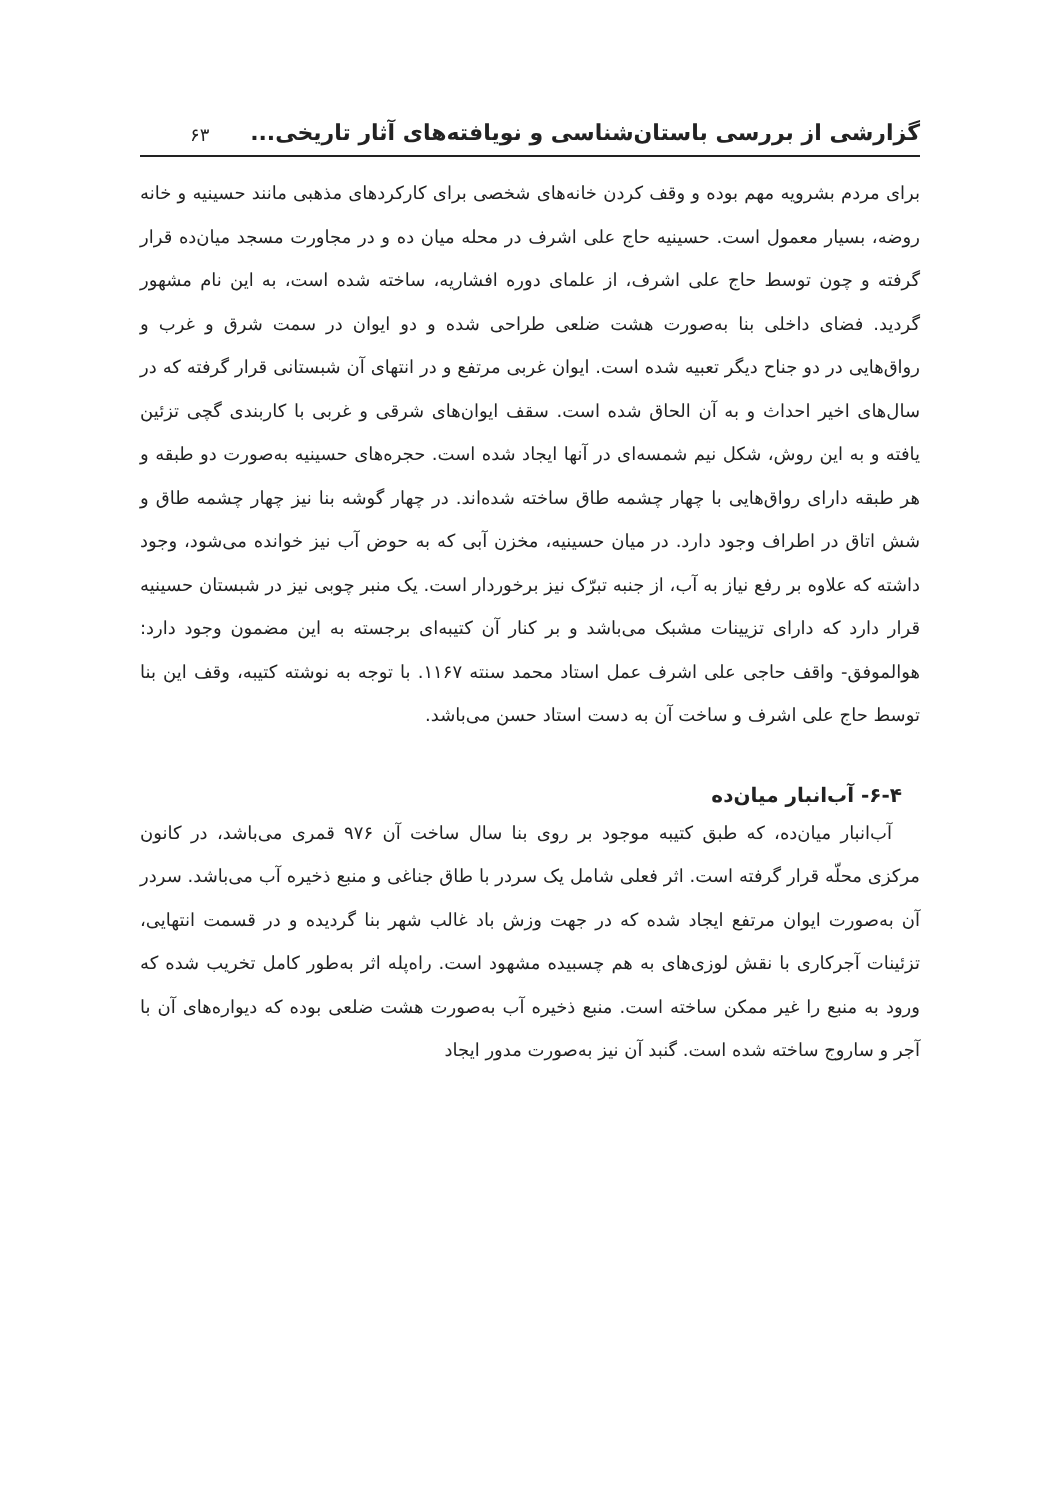گزارشی از بررسی باستان‌شناسی و نویافته‌های آثار تاریخی... ۶۳
برای مردم بشرویه مهم بوده و وقف کردن خانه‌های شخصی برای کارکردهای مذهبی مانند حسینیه و خانه روضه، بسیار معمول است. حسینیه حاج علی اشرف در محله میان ده و در مجاورت مسجد میان‌ده قرار گرفته و چون توسط حاج علی اشرف، از علمای دوره افشاریه، ساخته شده است، به این نام مشهور گردید. فضای داخلی بنا به‌صورت هشت ضلعی طراحی شده و دو ایوان در سمت شرق و غرب و رواق‌هایی در دو جناح دیگر تعبیه شده است. ایوان غربی مرتفع و در انتهای آن شبستانی قرار گرفته که در سال‌های اخیر احداث و به آن الحاق شده است. سقف ایوان‌های شرقی و غربی با کاربندی گچی تزئین یافته و به این روش، شکل نیم شمسه‌ای در آنها ایجاد شده است. حجره‌های حسینیه به‌صورت دو طبقه و هر طبقه دارای رواق‌هایی با چهار چشمه طاق ساخته شده‌اند. در چهار گوشه بنا نیز چهار چشمه طاق و شش اتاق در اطراف وجود دارد. در میان حسینیه، مخزن آبی که به حوض آب نیز خوانده می‌شود، وجود داشته که علاوه بر رفع نیاز به آب، از جنبه تبرّک نیز برخوردار است. یک منبر چوبی نیز در شبستان حسینیه قرار دارد که دارای تزیینات مشبک می‌باشد و بر کنار آن کتیبه‌ای برجسته به این مضمون وجود دارد: هوالموفق- واقف حاجی علی اشرف عمل استاد محمد سنته ۱۱۶۷. با توجه به نوشته کتیبه، وقف این بنا توسط حاج علی اشرف و ساخت آن به دست استاد حسن می‌باشد.
۶-۴- آب‌انبار میان‌ده
آب‌انبار میان‌ده، که طبق کتیبه موجود بر روی بنا سال ساخت آن ۹۷۶ قمری می‌باشد، در کانون مرکزی محلّه قرار گرفته است. اثر فعلی شامل یک سردر با طاق جناغی و منبع ذخیره آب می‌باشد. سردر آن به‌صورت ایوان مرتفع ایجاد شده که در جهت وزش باد غالب شهر بنا گردیده و در قسمت انتهایی، تزئینات آجرکاری با نقش لوزی‌های به هم چسبیده مشهود است. راه‌پله اثر به‌طور کامل تخریب شده که ورود به منبع را غیر ممکن ساخته است. منبع ذخیره آب به‌صورت هشت ضلعی بوده که دیواره‌های آن با آجر و ساروج ساخته شده است. گنبد آن نیز به‌صورت مدور ایجاد